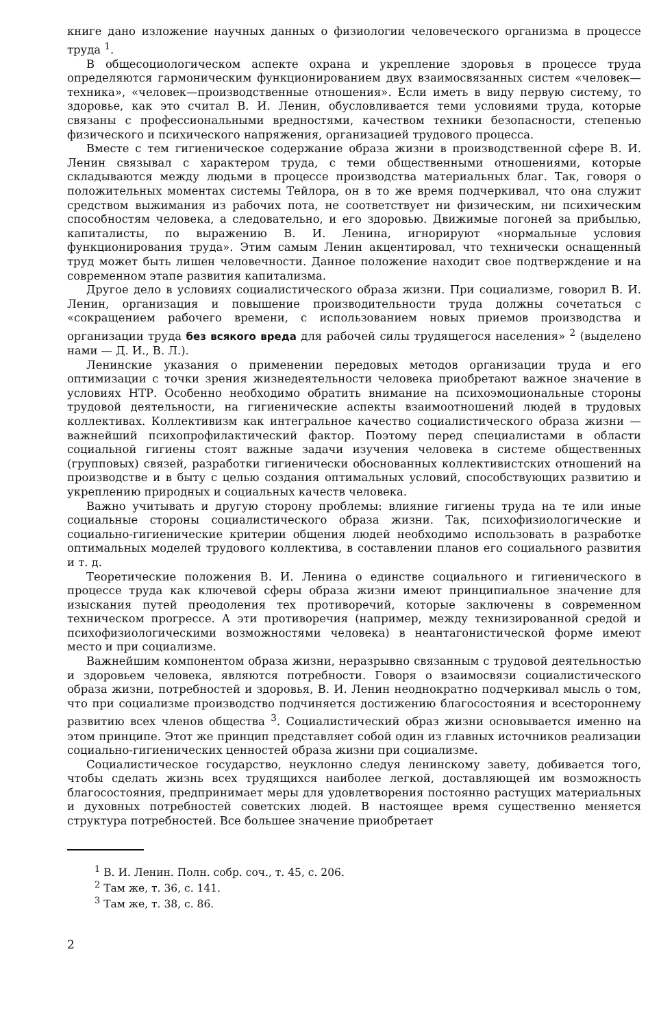книге дано изложение научных данных о физиологии человеческого организма в процессе труда <sup>1</sup>.
В общесоциологическом аспекте охрана и укрепление здоровья в процессе труда определяются гармоническим функционированием двух взаимосвязанных систем «человек—техника», «человек—производственные отношения». Если иметь в виду первую систему, то здоровье, как это считал В. И. Ленин, обусловливается теми условиями труда, которые связаны с профессиональными вредностями, качеством техники безопасности, степенью физического и психического напряжения, организацией трудового процесса.
Вместе с тем гигиеническое содержание образа жизни в производственной сфере В. И. Ленин связывал с характером труда, с теми общественными отношениями, которые складываются между людьми в процессе производства материальных благ. Так, говоря о положительных моментах системы Тейлора, он в то же время подчеркивал, что она служит средством выжимания из рабочих пота, не соответствует ни физическим, ни психическим способностям человека, а следовательно, и его здоровью. Движимые погоней за прибылью, капиталисты, по выражению В. И. Ленина, игнорируют «нормальные условия функционирования труда». Этим самым Ленин акцентировал, что технически оснащенный труд может быть лишен человечности. Данное положение находит свое подтверждение и на современном этапе развития капитализма.
Другое дело в условиях социалистического образа жизни. При социализме, говорил В. И. Ленин, организация и повышение производительности труда должны сочетаться с «сокращением рабочего времени, с использованием новых приемов производства и организации труда без всякого вреда для рабочей силы трудящегося населения» <sup>2</sup> (выделено нами — Д. И., В. Л.).
Ленинские указания о применении передовых методов организации труда и его оптимизации с точки зрения жизнедеятельности человека приобретают важное значение в условиях НТР. Особенно необходимо обратить внимание на психоэмоциональные стороны трудовой деятельности, на гигиенические аспекты взаимоотношений людей в трудовых коллективах. Коллективизм как интегральное качество социалистического образа жизни — важнейший психопрофилактический фактор. Поэтому перед специалистами в области социальной гигиены стоят важные задачи изучения человека в системе общественных (групповых) связей, разработки гигиенически обоснованных коллективистских отношений на производстве и в быту с целью создания оптимальных условий, способствующих развитию и укреплению природных и социальных качеств человека.
Важно учитывать и другую сторону проблемы: влияние гигиены труда на те или иные социальные стороны социалистического образа жизни. Так, психофизиологические и социально-гигиенические критерии общения людей необходимо использовать в разработке оптимальных моделей трудового коллектива, в составлении планов его социального развития и т. д.
Теоретические положения В. И. Ленина о единстве социального и гигиенического в процессе труда как ключевой сферы образа жизни имеют принципиальное значение для изыскания путей преодоления тех противоречий, которые заключены в современном техническом прогрессе. А эти противоречия (например, между технизированной средой и психофизиологическими возможностями человека) в неантагонистической форме имеют место и при социализме.
Важнейшим компонентом образа жизни, неразрывно связанным с трудовой деятельностью и здоровьем человека, являются потребности. Говоря о взаимосвязи социалистического образа жизни, потребностей и здоровья, В. И. Ленин неоднократно подчеркивал мысль о том, что при социализме производство подчиняется достижению благосостояния и всестороннему развитию всех членов общества <sup>3</sup>. Социалистический образ жизни основывается именно на этом принципе. Этот же принцип представляет собой один из главных источников реализации социально-гигиенических ценностей образа жизни при социализме.
Социалистическое государство, неуклонно следуя ленинскому завету, добивается того, чтобы сделать жизнь всех трудящихся наиболее легкой, доставляющей им возможность благосостояния, предпринимает меры для удовлетворения постоянно растущих материальных и духовных потребностей советских людей. В настоящее время существенно меняется структура потребностей. Все большее значение приобретает
<sup>1</sup> В. И. Ленин. Полн. собр. соч., т. 45, с. 206.
<sup>2</sup> Там же, т. 36, с. 141.
<sup>3</sup> Там же, т. 38, с. 86.
2